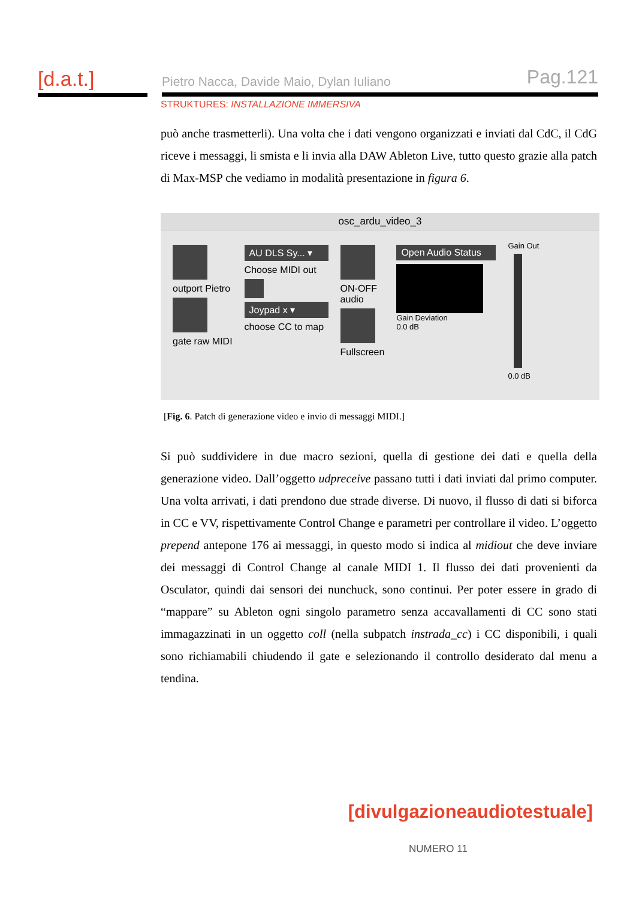[d.a.t.] Pietro Nacca, Davide Maio, Dylan Iuliano Pag.121
STRUKTURES: INSTALLAZIONE IMMERSIVA
può anche trasmetterli). Una volta che i dati vengono organizzati e inviati dal CdC, il CdG riceve i messaggi, li smista e li invia alla DAW Ableton Live, tutto questo grazie alla patch di Max-MSP che vediamo in modalità presentazione in figura 6.
osc_ardu_video_3
outport Pietro
gate raw MIDI
AU DLS Sy... ▾
Choose MIDI out
Joypad x ▾
choose CC to map
ON-OFF
audio
Fullscreen
Open Audio Status
Gain Deviation
0.0 dB
Gain Out
0.0 dB
[Fig. 6. Patch di generazione video e invio di messaggi MIDI.]
Si può suddividere in due macro sezioni, quella di gestione dei dati e quella della generazione video. Dall’oggetto udpreceive passano tutti i dati inviati dal primo computer. Una volta arrivati, i dati prendono due strade diverse. Di nuovo, il flusso di dati si biforca in CC e VV, rispettivamente Control Change e parametri per controllare il video. L’oggetto prepend antepone 176 ai messaggi, in questo modo si indica al midiout che deve inviare dei messaggi di Control Change al canale MIDI 1. Il flusso dei dati provenienti da Osculator, quindi dai sensori dei nunchuck, sono continui. Per poter essere in grado di “mappare” su Ableton ogni singolo parametro senza accavallamenti di CC sono stati immagazzinati in un oggetto coll (nella subpatch instrada_cc) i CC disponibili, i quali sono richiamabili chiudendo il gate e selezionando il controllo desiderato dal menu a tendina.
[divulgazioneaudiotestuale]
NUMERO 11